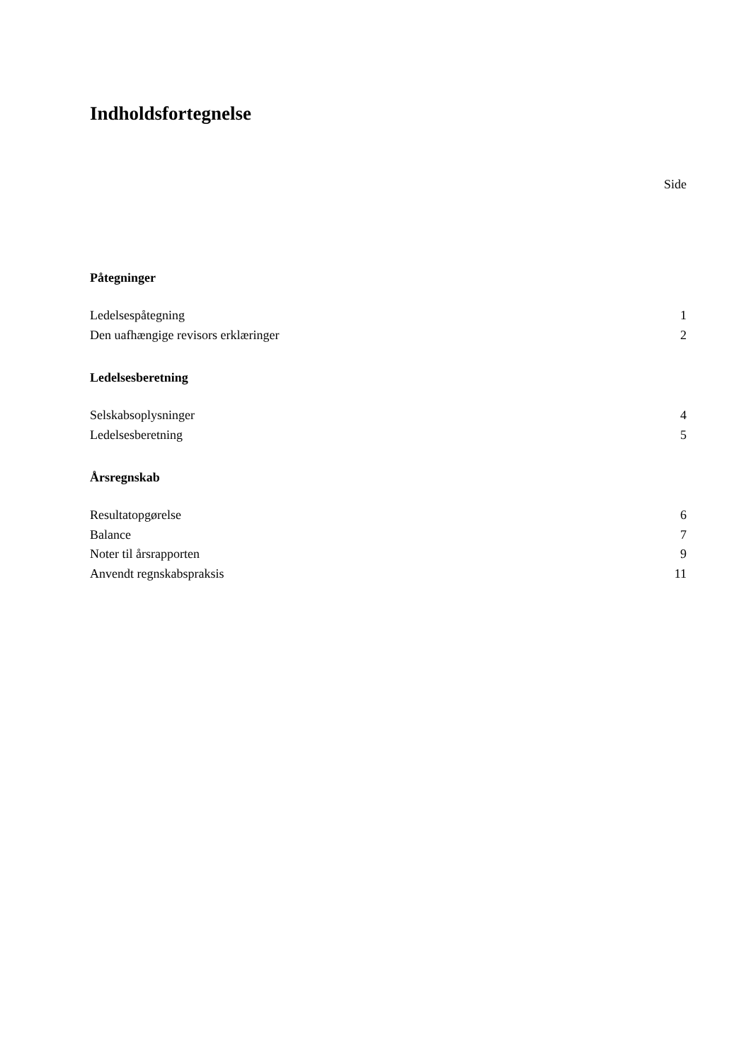Indholdsfortegnelse
Side
Påtegninger
Ledelsespåtegning 1
Den uafhængige revisors erklæringer 2
Ledelsesberetning
Selskabsoplysninger 4
Ledelsesberetning 5
Årsregnskab
Resultatopgørelse 6
Balance 7
Noter til årsrapporten 9
Anvendt regnskabspraksis 11